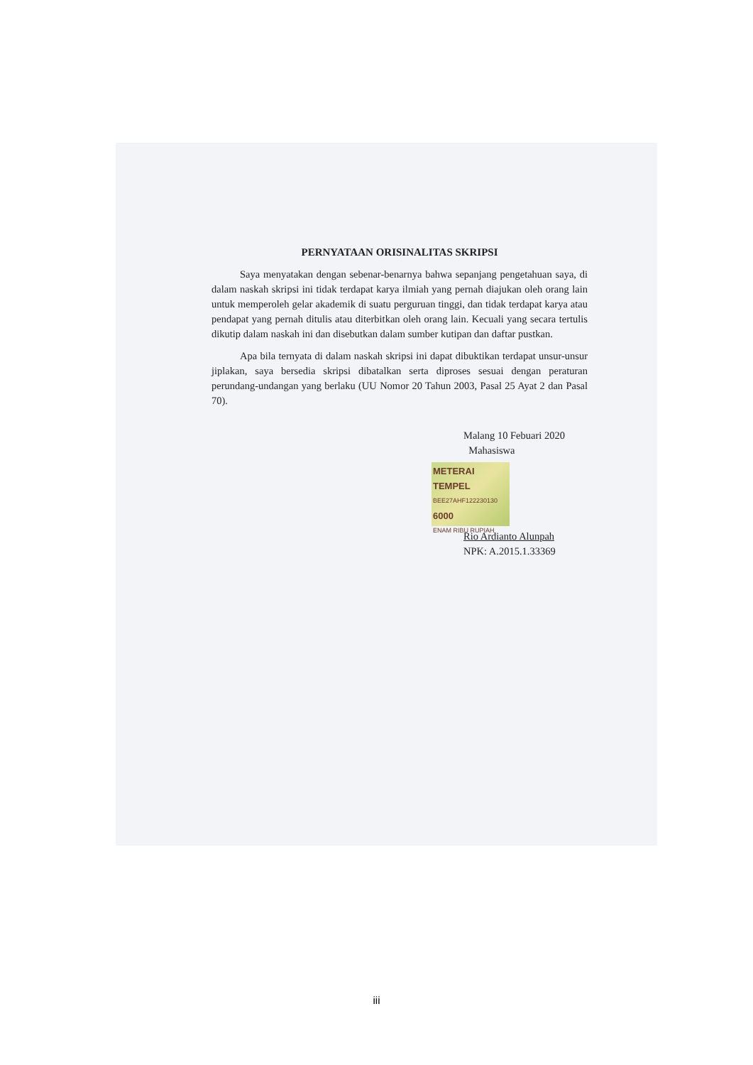PERNYATAAN ORISINALITAS SKRIPSI
Saya menyatakan dengan sebenar-benarnya bahwa sepanjang pengetahuan saya, di dalam naskah skripsi ini tidak terdapat karya ilmiah yang pernah diajukan oleh orang lain untuk memperoleh gelar akademik di suatu perguruan tinggi, dan tidak terdapat karya atau pendapat yang pernah ditulis atau diterbitkan oleh orang lain. Kecuali yang secara tertulis dikutip dalam naskah ini dan disebutkan dalam sumber kutipan dan daftar pustkan.
Apa bila ternyata di dalam naskah skripsi ini dapat dibuktikan terdapat unsur-unsur jiplakan, saya bersedia skripsi dibatalkan serta diproses sesuai dengan peraturan perundang-undangan yang berlaku (UU Nomor 20 Tahun 2003, Pasal 25 Ayat 2 dan Pasal 70).
Malang 10 Febuari 2020
Mahasiswa
METERAI TEMPEL
BEE27AHF122230130
6000
ENAM RIBU RUPIAH
Rio Ardianto Alunpah
NPK: A.2015.1.33369
iii